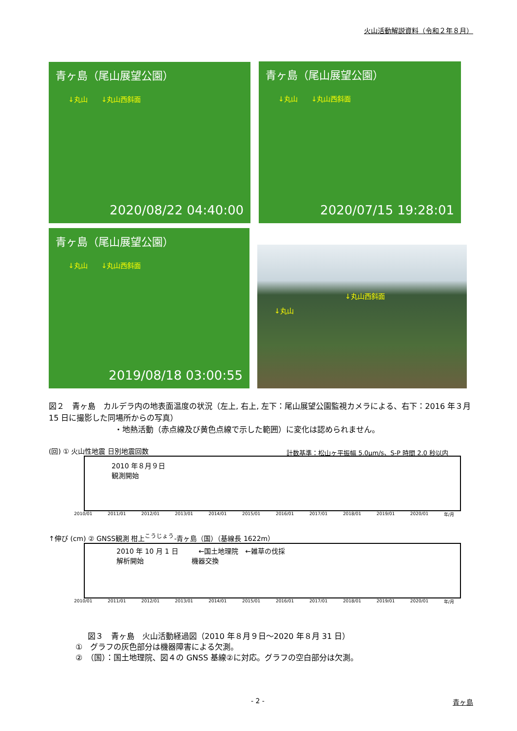火山活動解説資料（令和２年８月）
青ヶ島（尾山展望公園）
↓丸山　　↓丸山西斜面
2020/08/22 04:40:00
青ヶ島（尾山展望公園）
↓丸山　　↓丸山西斜面
2020/07/15 19:28:01
青ヶ島（尾山展望公園）
↓丸山　　↓丸山西斜面
2019/08/18 03:00:55
↓丸山西斜面
↓丸山
図２　青ヶ島　カルデラ内の地表面温度の状況（左上, 右上, 左下：尾山展望公園監視カメラによる、右下：2016 年３月 15 日に撮影した同場所からの写真）
・地熱活動（赤点線及び黄色点線で示した範囲）に変化は認められません。
(回) ① 火山性地震 日別地震回数 計数基準：松山ヶ平振幅 5.0μm/s、S-P 時間 2.0 秒以内
2010 年８月９日
観測開始
2010/01 2011/01 2012/01 2013/01 2014/01 2015/01 2016/01 2017/01 2018/01 2019/01 2020/01 年/月
↑伸び (cm) ② GNSS観測 柑上<sup>こうじょう</sup>-青ヶ島（国）（基線長 1622m）
2010 年 10 月 1 日　　　←国土地理院　←雑草の伐採
解析開始　　　　　　　機器交換
2010/01 2011/01 2012/01 2013/01 2014/01 2015/01 2016/01 2017/01 2018/01 2019/01 2020/01 年/月
図３　青ヶ島　火山活動経過図（2010 年８月９日～2020 年８月 31 日）
①　グラフの灰色部分は機器障害による欠測。
②　（国）：国土地理院、図４の GNSS 基線②に対応。グラフの空白部分は欠測。
- 2 - 青ヶ島